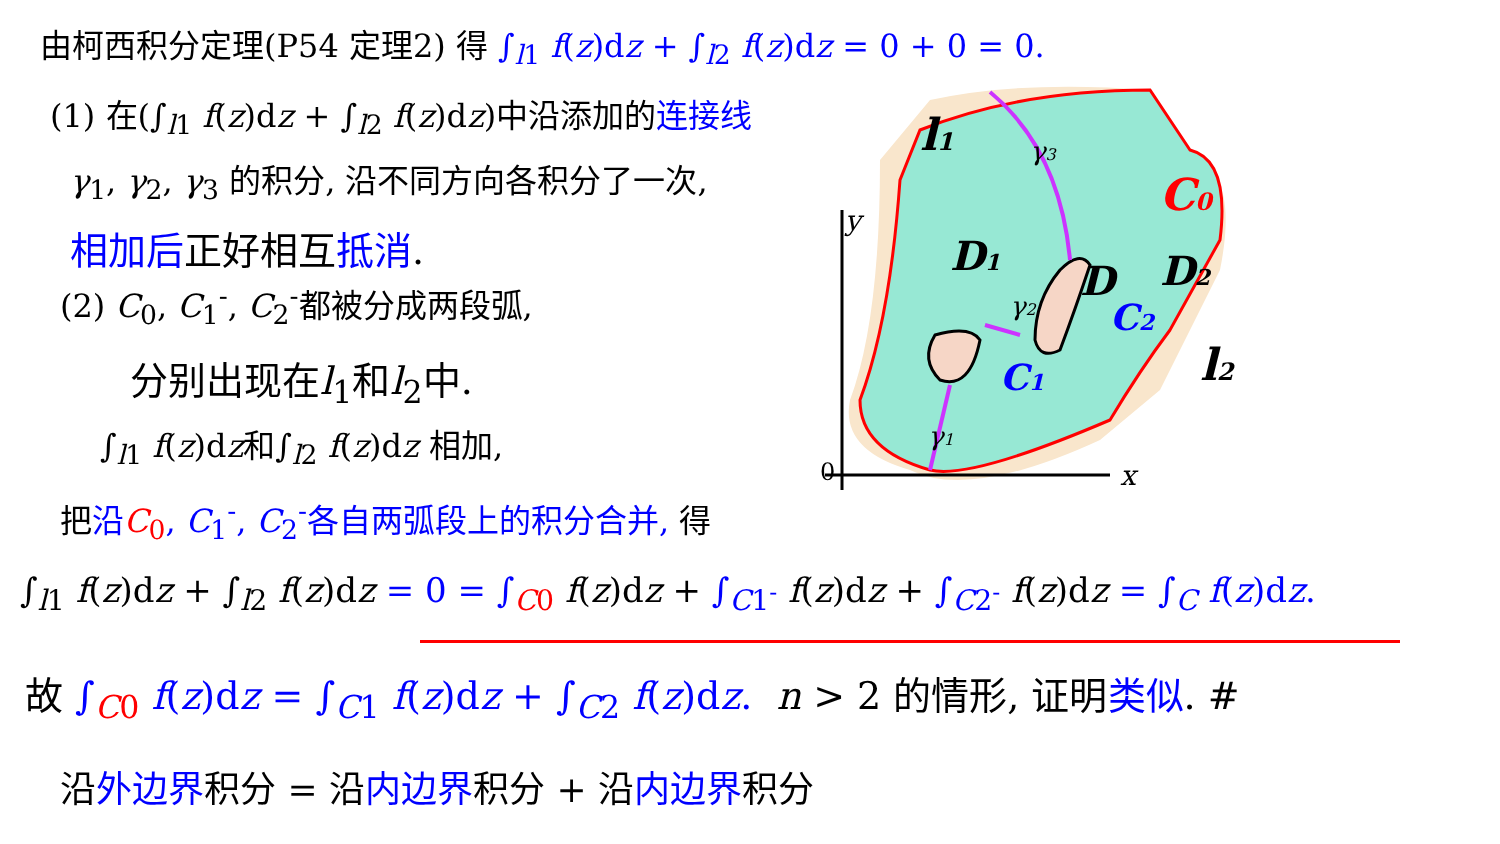y
x
0
l1
D1
D
D2
C0
C2
C1
l2
γ3
γ2
γ1
由柯西积分定理(P54 定理2) 得 ∫<sub>l1</sub> f(z)dz + ∫<sub>l2</sub> f(z)dz = 0 + 0 = 0.
(1) 在(∫<sub>l1</sub> f(z)dz + ∫<sub>l2</sub> f(z)dz)中沿添加的连接线
γ<sub>1</sub>, γ<sub>2</sub>, γ<sub>3</sub> 的积分, 沿不同方向各积分了一次,
相加后正好相互抵消.
(2) C<sub>0</sub>, C<sub>1</sub><sup>-</sup>, C<sub>2</sub><sup>-</sup>都被分成两段弧,
分别出现在l<sub>1</sub>和l<sub>2</sub>中.
∫<sub>l1</sub> f(z)dz和∫<sub>l2</sub> f(z)dz 相加,
把沿C<sub>0</sub>, C<sub>1</sub><sup>-</sup>, C<sub>2</sub><sup>-</sup>各自两弧段上的积分合并, 得
∫<sub>l1</sub> f(z)dz + ∫<sub>l2</sub> f(z)dz = 0 = ∫<sub>C0</sub> f(z)dz + ∫<sub>C1<sup>-</sup></sub> f(z)dz + ∫<sub>C2<sup>-</sup></sub> f(z)dz = ∫<sub>C</sub> f(z)dz.
故 ∫<sub>C0</sub> f(z)dz = ∫<sub>C1</sub> f(z)dz + ∫<sub>C2</sub> f(z)dz. n > 2 的情形, 证明类似. #
沿外边界积分 = 沿内边界积分 + 沿内边界积分